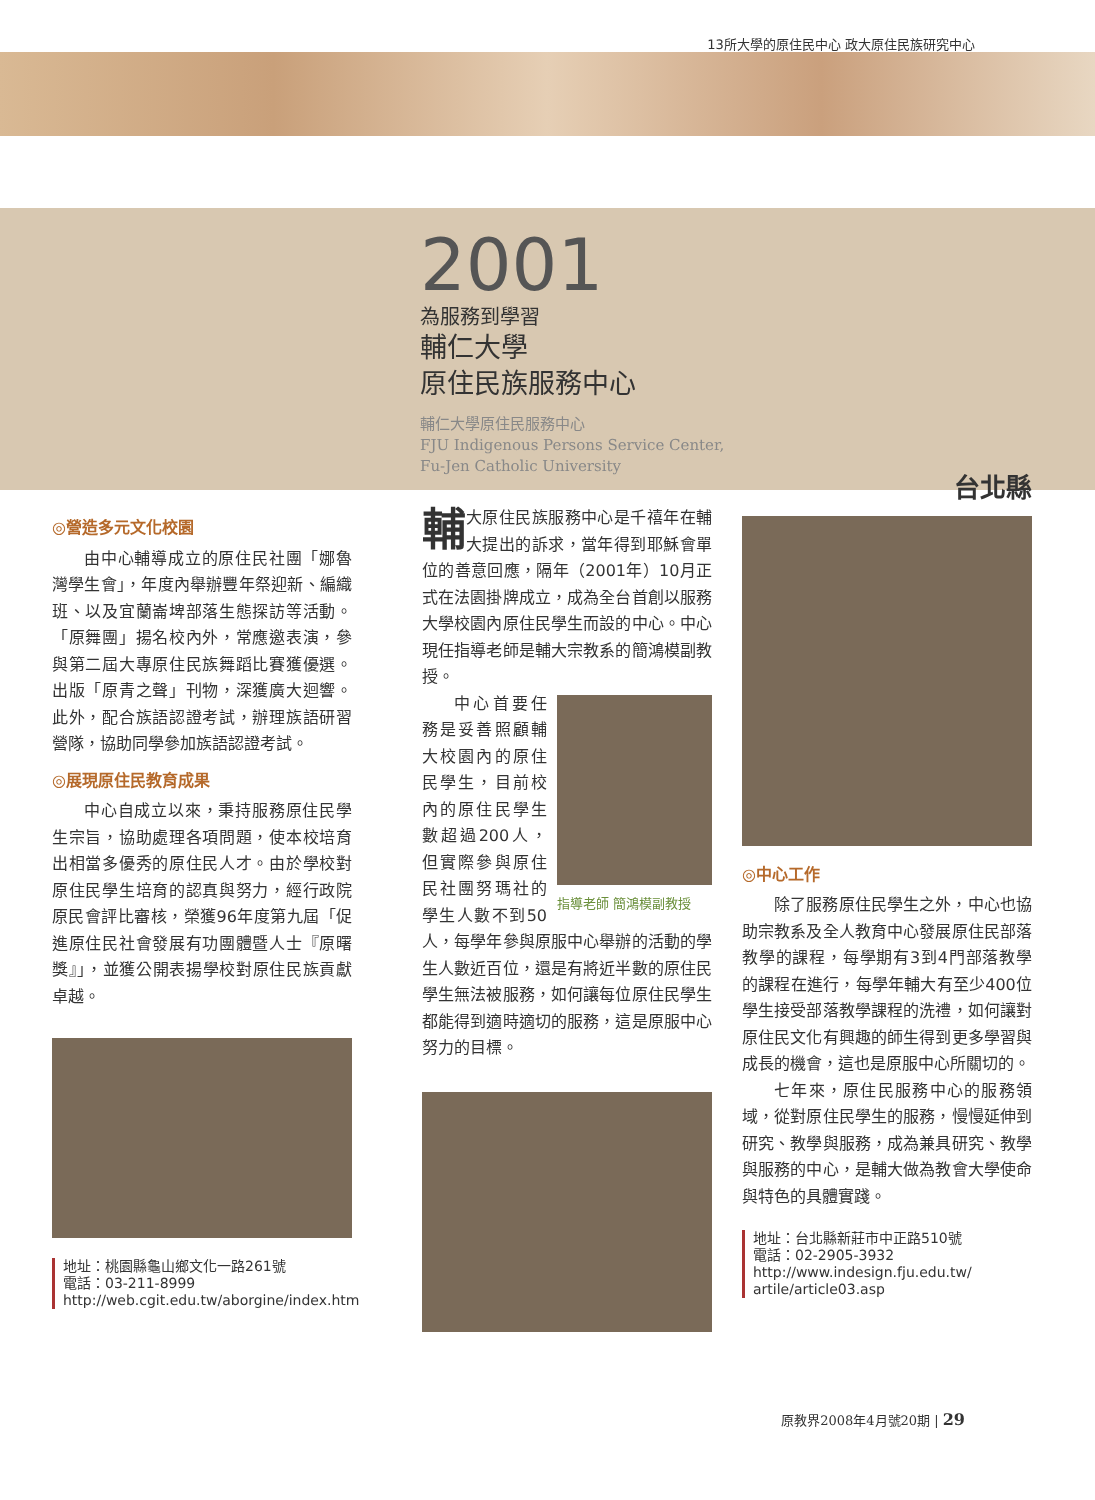13所大學的原住民中心 政大原住民族研究中心
2001
為服務到學習
輔仁大學
原住民族服務中心
輔仁大學原住民服務中心
FJU Indigenous Persons Service Center,
Fu-Jen Catholic University
◎營造多元文化校園
由中心輔導成立的原住民社團「娜魯灣學生會」，年度內舉辦豐年祭迎新、編織班、以及宜蘭崙埤部落生態探訪等活動。「原舞團」揚名校內外，常應邀表演，參與第二屆大專原住民族舞蹈比賽獲優選。出版「原青之聲」刊物，深獲廣大迴響。此外，配合族語認證考試，辦理族語研習營隊，協助同學參加族語認證考試。
◎展現原住民教育成果
中心自成立以來，秉持服務原住民學生宗旨，協助處理各項問題，使本校培育出相當多優秀的原住民人才。由於學校對原住民學生培育的認真與努力，經行政院原民會評比審核，榮獲96年度第九屆「促進原住民社會發展有功團體暨人士『原曙獎』」，並獲公開表揚學校對原住民族貢獻卓越。
地址：桃園縣龜山鄉文化一路261號
電話：03-211-8999
http://web.cgit.edu.tw/aborgine/index.htm
輔大原住民族服務中心是千禧年在輔大提出的訴求，當年得到耶穌會單位的善意回應，隔年（2001年）10月正式在法園掛牌成立，成為全台首創以服務大學校園內原住民學生而設的中心。中心現任指導老師是輔大宗教系的簡鴻模副教授。
指導老師 簡鴻模副教授
中心首要任務是妥善照顧輔大校園內的原住民學生，目前校內的原住民學生數超過200人，但實際參與原住民社團努瑪社的學生人數不到50人，每學年參與原服中心舉辦的活動的學生人數近百位，還是有將近半數的原住民學生無法被服務，如何讓每位原住民學生都能得到適時適切的服務，這是原服中心努力的目標。
台北縣
◎中心工作
除了服務原住民學生之外，中心也協助宗教系及全人教育中心發展原住民部落教學的課程，每學期有3到4門部落教學的課程在進行，每學年輔大有至少400位學生接受部落教學課程的洗禮，如何讓對原住民文化有興趣的師生得到更多學習與成長的機會，這也是原服中心所關切的。
七年來，原住民服務中心的服務領域，從對原住民學生的服務，慢慢延伸到研究、教學與服務，成為兼具研究、教學與服務的中心，是輔大做為教會大學使命與特色的具體實踐。
地址：台北縣新莊市中正路510號
電話：02-2905-3932
http://www.indesign.fju.edu.tw/
artile/article03.asp
原教界2008年4月號20期 | 29